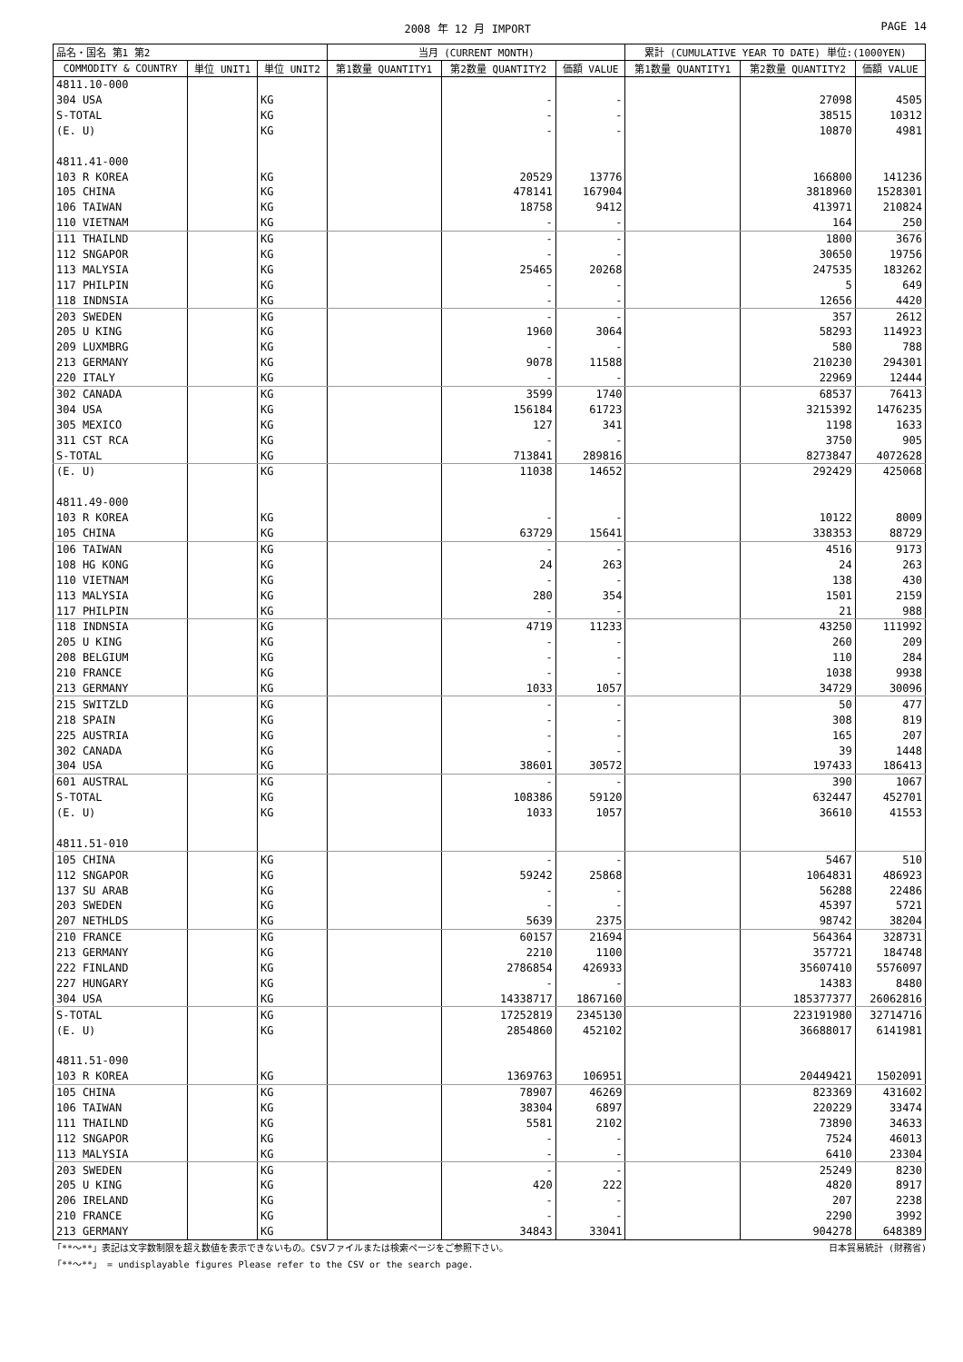2008 年 12 月 IMPORT PAGE 14
| 品名・国名 第1 第2 | | | 当月 (CURRENT MONTH) | | | 累計 (CUMULATIVE YEAR TO DATE) 単位:(1000YEN) | | |
| --- | --- | --- | --- | --- | --- | --- | --- | --- |
| COMMODITY & COUNTRY | 単位 UNIT1 | 単位 UNIT2 | 第1数量 QUANTITY1 | 第2数量 QUANTITY2 | 価額 VALUE | 第1数量 QUANTITY1 | 第2数量 QUANTITY2 | 価額 VALUE |
| 4811.10-000 | | | | | | | | |
| 304 USA | | KG | | - | - | | 27098 | 4505 |
| S-TOTAL | | KG | | - | - | | 38515 | 10312 |
| (E. U) | | KG | | - | - | | 10870 | 4981 |
| 4811.41-000 | | | | | | | | |
| 103 R KOREA | | KG | | 20529 | 13776 | | 166800 | 141236 |
| 105 CHINA | | KG | | 478141 | 167904 | | 3818960 | 1528301 |
| 106 TAIWAN | | KG | | 18758 | 9412 | | 413971 | 210824 |
| 110 VIETNAM | | KG | | - | - | | 164 | 250 |
| 111 THAILND | | KG | | - | - | | 1800 | 3676 |
| 112 SNGAPOR | | KG | | - | - | | 30650 | 19756 |
| 113 MALYSIA | | KG | | 25465 | 20268 | | 247535 | 183262 |
| 117 PHILPIN | | KG | | - | - | | 5 | 649 |
| 118 INDNSIA | | KG | | - | - | | 12656 | 4420 |
| 203 SWEDEN | | KG | | - | - | | 357 | 2612 |
| 205 U KING | | KG | | 1960 | 3064 | | 58293 | 114923 |
| 209 LUXMBRG | | KG | | - | - | | 580 | 788 |
| 213 GERMANY | | KG | | 9078 | 11588 | | 210230 | 294301 |
| 220 ITALY | | KG | | - | - | | 22969 | 12444 |
| 302 CANADA | | KG | | 3599 | 1740 | | 68537 | 76413 |
| 304 USA | | KG | | 156184 | 61723 | | 3215392 | 1476235 |
| 305 MEXICO | | KG | | 127 | 341 | | 1198 | 1633 |
| 311 CST RCA | | KG | | - | - | | 3750 | 905 |
| S-TOTAL | | KG | | 713841 | 289816 | | 8273847 | 4072628 |
| (E. U) | | KG | | 11038 | 14652 | | 292429 | 425068 |
| 4811.49-000 | | | | | | | | |
| 103 R KOREA | | KG | | - | - | | 10122 | 8009 |
| 105 CHINA | | KG | | 63729 | 15641 | | 338353 | 88729 |
| 106 TAIWAN | | KG | | - | - | | 4516 | 9173 |
| 108 HG KONG | | KG | | 24 | 263 | | 24 | 263 |
| 110 VIETNAM | | KG | | - | - | | 138 | 430 |
| 113 MALYSIA | | KG | | 280 | 354 | | 1501 | 2159 |
| 117 PHILPIN | | KG | | - | - | | 21 | 988 |
| 118 INDNSIA | | KG | | 4719 | 11233 | | 43250 | 111992 |
| 205 U KING | | KG | | - | - | | 260 | 209 |
| 208 BELGIUM | | KG | | - | - | | 110 | 284 |
| 210 FRANCE | | KG | | - | - | | 1038 | 9938 |
| 213 GERMANY | | KG | | 1033 | 1057 | | 34729 | 30096 |
| 215 SWITZLD | | KG | | - | - | | 50 | 477 |
| 218 SPAIN | | KG | | - | - | | 308 | 819 |
| 225 AUSTRIA | | KG | | - | - | | 165 | 207 |
| 302 CANADA | | KG | | - | - | | 39 | 1448 |
| 304 USA | | KG | | 38601 | 30572 | | 197433 | 186413 |
| 601 AUSTRAL | | KG | | - | - | | 390 | 1067 |
| S-TOTAL | | KG | | 108386 | 59120 | | 632447 | 452701 |
| (E. U) | | KG | | 1033 | 1057 | | 36610 | 41553 |
| 4811.51-010 | | | | | | | | |
| 105 CHINA | | KG | | - | - | | 5467 | 510 |
| 112 SNGAPOR | | KG | | 59242 | 25868 | | 1064831 | 486923 |
| 137 SU ARAB | | KG | | - | - | | 56288 | 22486 |
| 203 SWEDEN | | KG | | - | - | | 45397 | 5721 |
| 207 NETHLDS | | KG | | 5639 | 2375 | | 98742 | 38204 |
| 210 FRANCE | | KG | | 60157 | 21694 | | 564364 | 328731 |
| 213 GERMANY | | KG | | 2210 | 1100 | | 357721 | 184748 |
| 222 FINLAND | | KG | | 2786854 | 426933 | | 35607410 | 5576097 |
| 227 HUNGARY | | KG | | - | - | | 14383 | 8480 |
| 304 USA | | KG | | 14338717 | 1867160 | | 185377377 | 26062816 |
| S-TOTAL | | KG | | 17252819 | 2345130 | | 223191980 | 32714716 |
| (E. U) | | KG | | 2854860 | 452102 | | 36688017 | 6141981 |
| 4811.51-090 | | | | | | | | |
| 103 R KOREA | | KG | | 1369763 | 106951 | | 20449421 | 1502091 |
| 105 CHINA | | KG | | 78907 | 46269 | | 823369 | 431602 |
| 106 TAIWAN | | KG | | 38304 | 6897 | | 220229 | 33474 |
| 111 THAILND | | KG | | 5581 | 2102 | | 73890 | 34633 |
| 112 SNGAPOR | | KG | | - | - | | 7524 | 46013 |
| 113 MALYSIA | | KG | | - | - | | 6410 | 23304 |
| 203 SWEDEN | | KG | | - | - | | 25249 | 8230 |
| 205 U KING | | KG | | 420 | 222 | | 4820 | 8917 |
| 206 IRELAND | | KG | | - | - | | 207 | 2238 |
| 210 FRANCE | | KG | | - | - | | 2290 | 3992 |
| 213 GERMANY | | KG | | 34843 | 33041 | | 904278 | 648389 |
「**～**」表記は文字数制限を超え数値を表示できないもの。CSVファイルまたは検索ページをご参照下さい。 日本貿易統計 (財務省)
「**～**」 = undisplayable figures Please refer to the CSV or the search page.